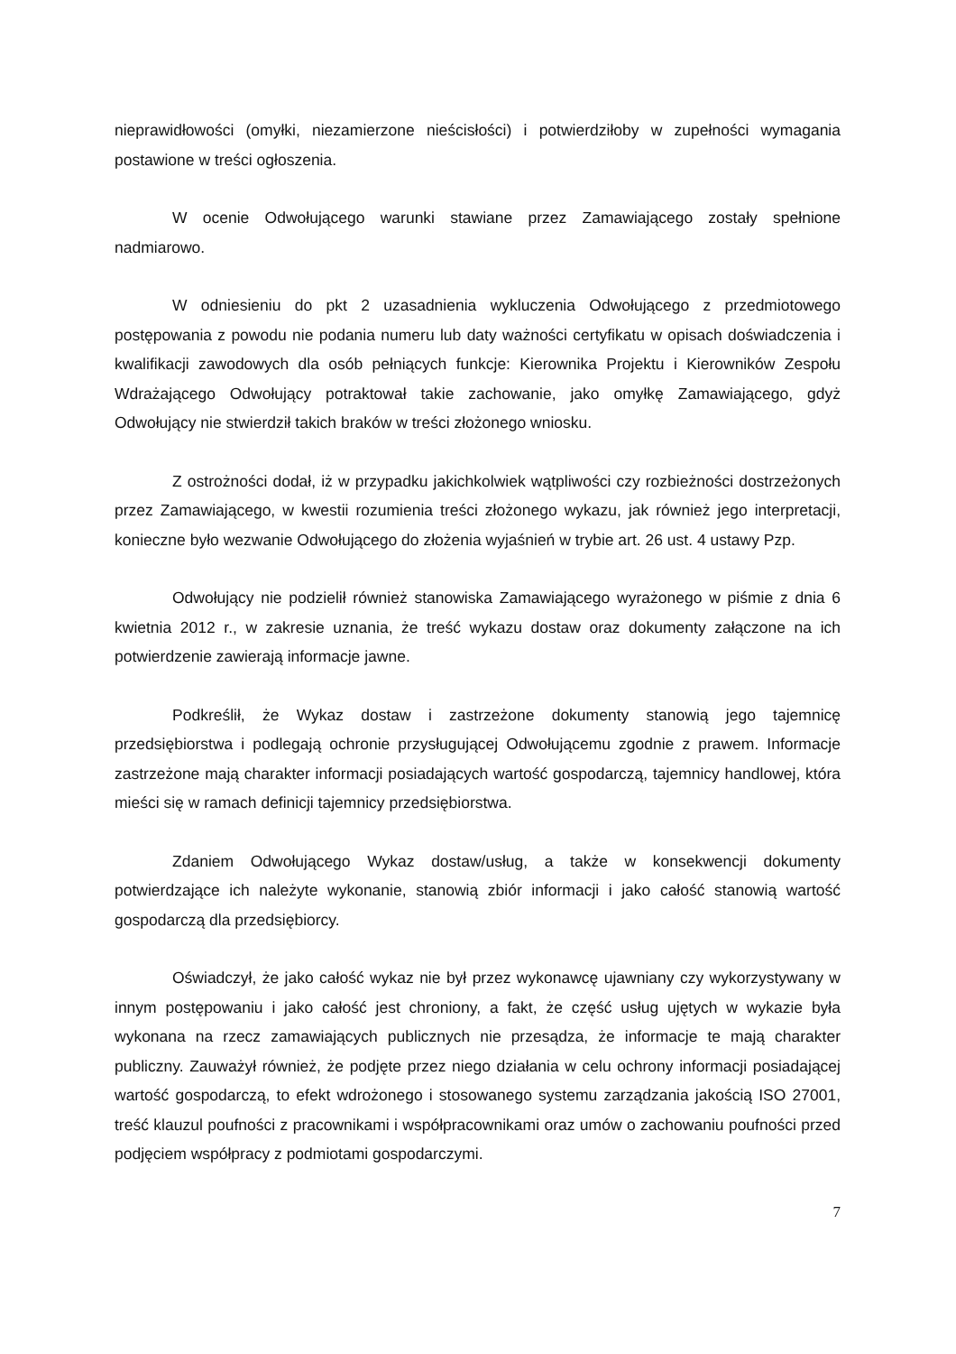nieprawidłowości (omyłki, niezamierzone nieścisłości) i potwierdziłoby w zupełności wymagania postawione w treści ogłoszenia.
W ocenie Odwołującego warunki stawiane przez Zamawiającego zostały spełnione nadmiarowo.
W odniesieniu do pkt 2 uzasadnienia wykluczenia Odwołującego z przedmiotowego postępowania z powodu nie podania numeru lub daty ważności certyfikatu w opisach doświadczenia i kwalifikacji zawodowych dla osób pełniących funkcje: Kierownika Projektu i Kierowników Zespołu Wdrażającego Odwołujący potraktował takie zachowanie, jako omyłkę Zamawiającego, gdyż Odwołujący nie stwierdził takich braków w treści złożonego wniosku.
Z ostrożności dodał, iż w przypadku jakichkolwiek wątpliwości czy rozbieżności dostrzeżonych przez Zamawiającego, w kwestii rozumienia treści złożonego wykazu, jak również jego interpretacji, konieczne było wezwanie Odwołującego do złożenia wyjaśnień w trybie art. 26 ust. 4 ustawy Pzp.
Odwołujący nie podzielił również stanowiska Zamawiającego wyrażonego w piśmie z dnia 6 kwietnia 2012 r., w zakresie uznania, że treść wykazu dostaw oraz dokumenty załączone na ich potwierdzenie zawierają informacje jawne.
Podkreślił, że Wykaz dostaw i zastrzeżone dokumenty stanowią jego tajemnicę przedsiębiorstwa i podlegają ochronie przysługującej Odwołującemu zgodnie z prawem. Informacje zastrzeżone mają charakter informacji posiadających wartość gospodarczą, tajemnicy handlowej, która mieści się w ramach definicji tajemnicy przedsiębiorstwa.
Zdaniem Odwołującego Wykaz dostaw/usług, a także w konsekwencji dokumenty potwierdzające ich należyte wykonanie, stanowią zbiór informacji i jako całość stanowią wartość gospodarczą dla przedsiębiorcy.
Oświadczył, że jako całość wykaz nie był przez wykonawcę ujawniany czy wykorzystywany w innym postępowaniu i jako całość jest chroniony, a fakt, że część usług ujętych w wykazie była wykonana na rzecz zamawiających publicznych nie przesądza, że informacje te mają charakter publiczny. Zauważył również, że podjęte przez niego działania w celu ochrony informacji posiadającej wartość gospodarczą, to efekt wdrożonego i stosowanego systemu zarządzania jakością ISO 27001, treść klauzul poufności z pracownikami i współpracownikami oraz umów o zachowaniu poufności przed podjęciem współpracy z podmiotami gospodarczymi.
7